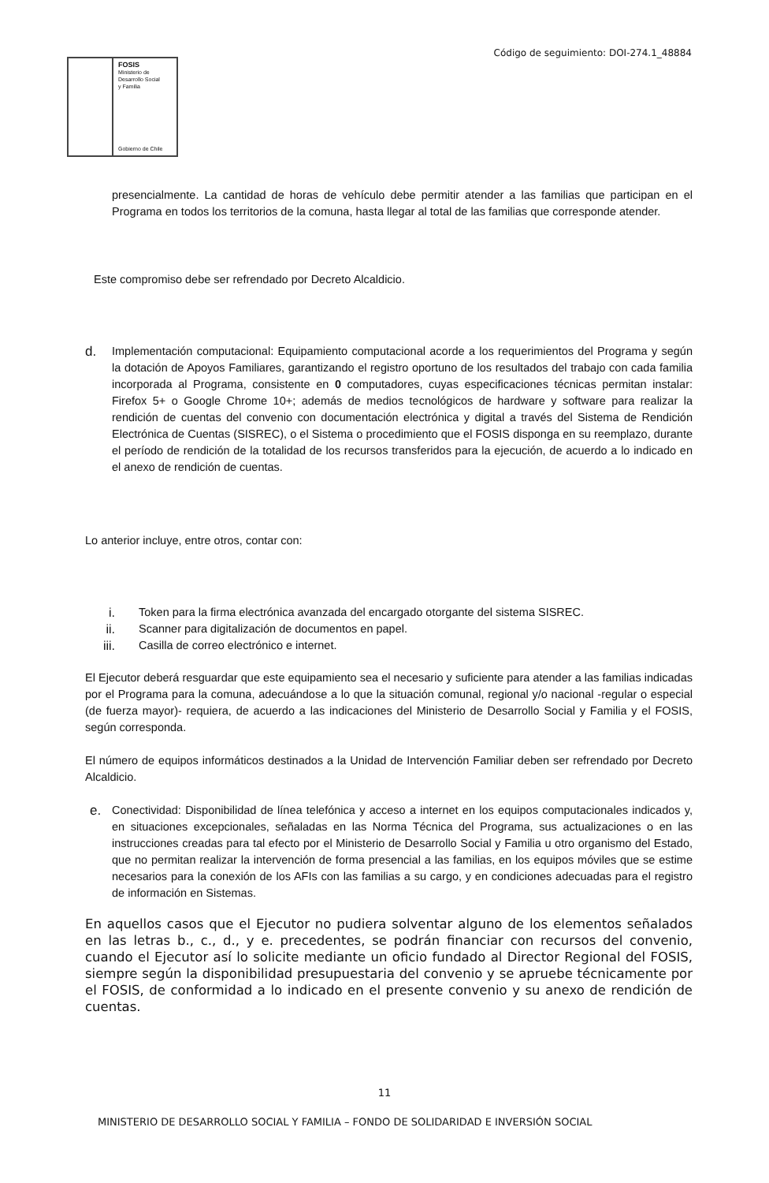Código de seguimiento: DOI-274.1_48884
FOSIS
Ministerio de
Desarrollo Social
y Familia
Gobierno de Chile
presencialmente. La cantidad de horas de vehículo debe permitir atender a las familias que participan en el Programa en todos los territorios de la comuna, hasta llegar al total de las familias que corresponde atender.
Este compromiso debe ser refrendado por Decreto Alcaldicio.
d.
Implementación computacional: Equipamiento computacional acorde a los requerimientos del Programa y según la dotación de Apoyos Familiares, garantizando el registro oportuno de los resultados del trabajo con cada familia incorporada al Programa, consistente en 0 computadores, cuyas especificaciones técnicas permitan instalar: Firefox 5+ o Google Chrome 10+; además de medios tecnológicos de hardware y software para realizar la rendición de cuentas del convenio con documentación electrónica y digital a través del Sistema de Rendición Electrónica de Cuentas (SISREC), o el Sistema o procedimiento que el FOSIS disponga en su reemplazo, durante el período de rendición de la totalidad de los recursos transferidos para la ejecución, de acuerdo a lo indicado en el anexo de rendición de cuentas.
Lo anterior incluye, entre otros, contar con:
i. Token para la firma electrónica avanzada del encargado otorgante del sistema SISREC.
ii. Scanner para digitalización de documentos en papel.
iii. Casilla de correo electrónico e internet.
El Ejecutor deberá resguardar que este equipamiento sea el necesario y suficiente para atender a las familias indicadas por el Programa para la comuna, adecuándose a lo que la situación comunal, regional y/o nacional -regular o especial (de fuerza mayor)- requiera, de acuerdo a las indicaciones del Ministerio de Desarrollo Social y Familia y el FOSIS, según corresponda.
El número de equipos informáticos destinados a la Unidad de Intervención Familiar deben ser refrendado por Decreto Alcaldicio.
e.
Conectividad: Disponibilidad de línea telefónica y acceso a internet en los equipos computacionales indicados y, en situaciones excepcionales, señaladas en las Norma Técnica del Programa, sus actualizaciones o en las instrucciones creadas para tal efecto por el Ministerio de Desarrollo Social y Familia u otro organismo del Estado, que no permitan realizar la intervención de forma presencial a las familias, en los equipos móviles que se estime necesarios para la conexión de los AFIs con las familias a su cargo, y en condiciones adecuadas para el registro de información en Sistemas.
En aquellos casos que el Ejecutor no pudiera solventar alguno de los elementos señalados en las letras b., c., d., y e. precedentes, se podrán financiar con recursos del convenio, cuando el Ejecutor así lo solicite mediante un oficio fundado al Director Regional del FOSIS, siempre según la disponibilidad presupuestaria del convenio y se apruebe técnicamente por el FOSIS, de conformidad a lo indicado en el presente convenio y su anexo de rendición de cuentas.
11
MINISTERIO DE DESARROLLO SOCIAL Y FAMILIA – FONDO DE SOLIDARIDAD E INVERSIÓN SOCIAL